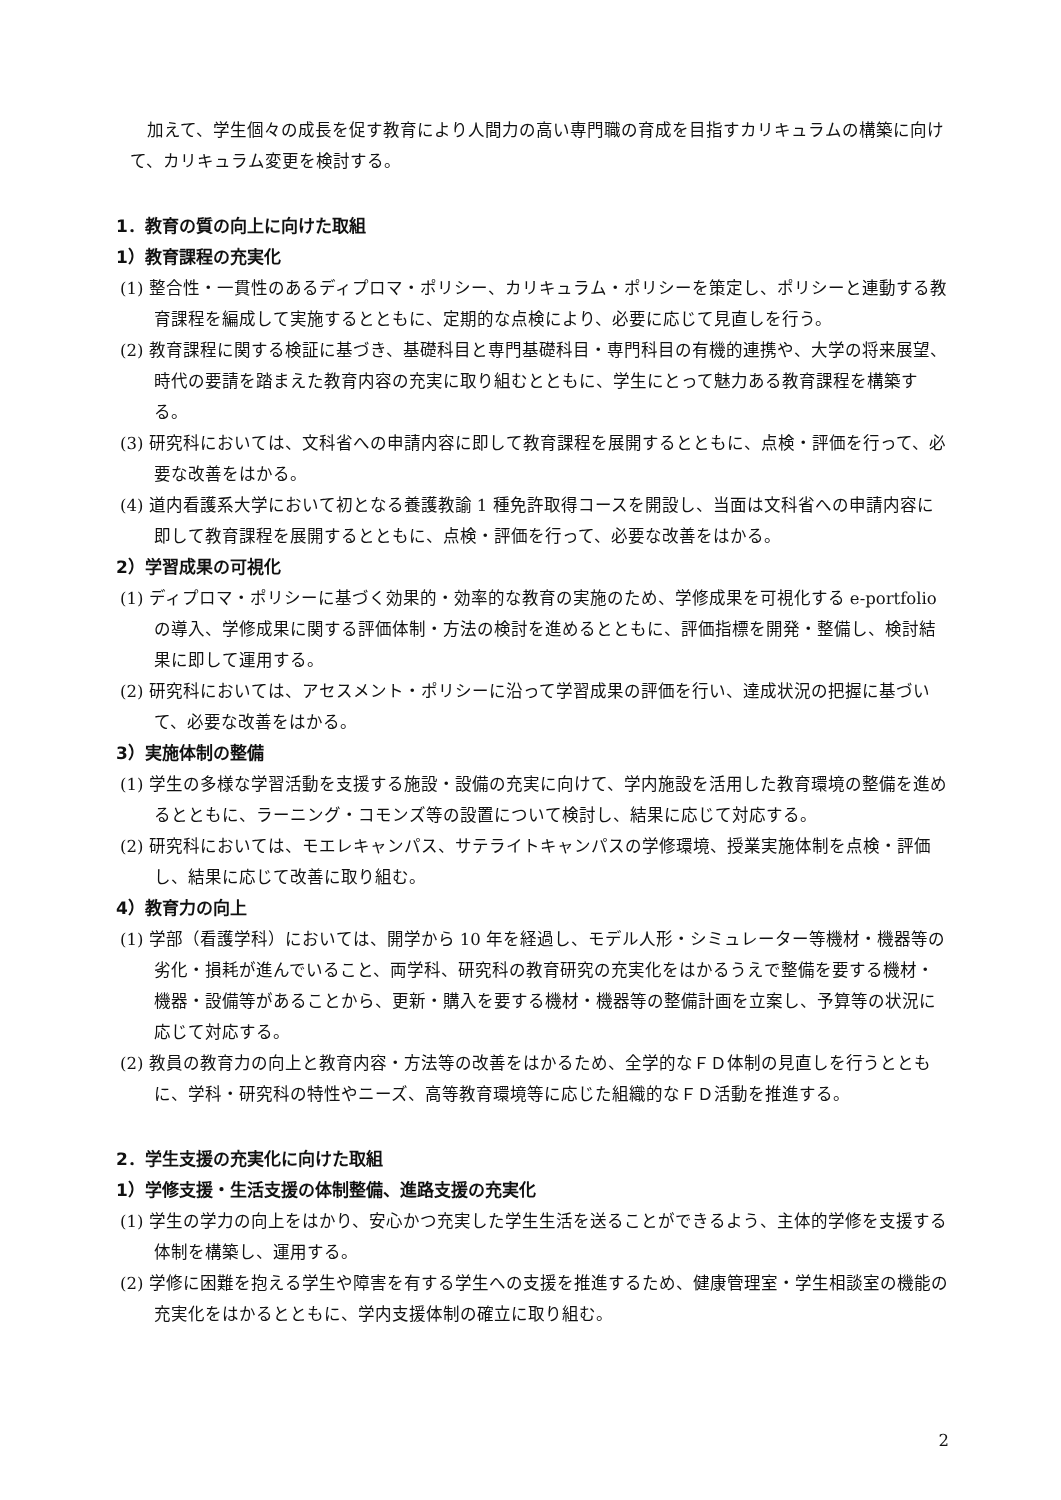加えて、学生個々の成長を促す教育により人間力の高い専門職の育成を目指すカリキュラムの構築に向けて、カリキュラム変更を検討する。
1．教育の質の向上に向けた取組
1）教育課程の充実化
(1) 整合性・一貫性のあるディプロマ・ポリシー、カリキュラム・ポリシーを策定し、ポリシーと連動する教育課程を編成して実施するとともに、定期的な点検により、必要に応じて見直しを行う。
(2) 教育課程に関する検証に基づき、基礎科目と専門基礎科目・専門科目の有機的連携や、大学の将来展望、時代の要請を踏まえた教育内容の充実に取り組むとともに、学生にとって魅力ある教育課程を構築する。
(3) 研究科においては、文科省への申請内容に即して教育課程を展開するとともに、点検・評価を行って、必要な改善をはかる。
(4) 道内看護系大学において初となる養護教諭 1 種免許取得コースを開設し、当面は文科省への申請内容に即して教育課程を展開するとともに、点検・評価を行って、必要な改善をはかる。
2）学習成果の可視化
(1) ディプロマ・ポリシーに基づく効果的・効率的な教育の実施のため、学修成果を可視化する e-portfolio の導入、学修成果に関する評価体制・方法の検討を進めるとともに、評価指標を開発・整備し、検討結果に即して運用する。
(2) 研究科においては、アセスメント・ポリシーに沿って学習成果の評価を行い、達成状況の把握に基づいて、必要な改善をはかる。
3）実施体制の整備
(1) 学生の多様な学習活動を支援する施設・設備の充実に向けて、学内施設を活用した教育環境の整備を進めるとともに、ラーニング・コモンズ等の設置について検討し、結果に応じて対応する。
(2) 研究科においては、モエレキャンパス、サテライトキャンパスの学修環境、授業実施体制を点検・評価し、結果に応じて改善に取り組む。
4）教育力の向上
(1) 学部（看護学科）においては、開学から 10 年を経過し、モデル人形・シミュレーター等機材・機器等の劣化・損耗が進んでいること、両学科、研究科の教育研究の充実化をはかるうえで整備を要する機材・機器・設備等があることから、更新・購入を要する機材・機器等の整備計画を立案し、予算等の状況に応じて対応する。
(2) 教員の教育力の向上と教育内容・方法等の改善をはかるため、全学的なＦＤ体制の見直しを行うとともに、学科・研究科の特性やニーズ、高等教育環境等に応じた組織的なＦＤ活動を推進する。
2．学生支援の充実化に向けた取組
1）学修支援・生活支援の体制整備、進路支援の充実化
(1) 学生の学力の向上をはかり、安心かつ充実した学生生活を送ることができるよう、主体的学修を支援する体制を構築し、運用する。
(2) 学修に困難を抱える学生や障害を有する学生への支援を推進するため、健康管理室・学生相談室の機能の充実化をはかるとともに、学内支援体制の確立に取り組む。
2